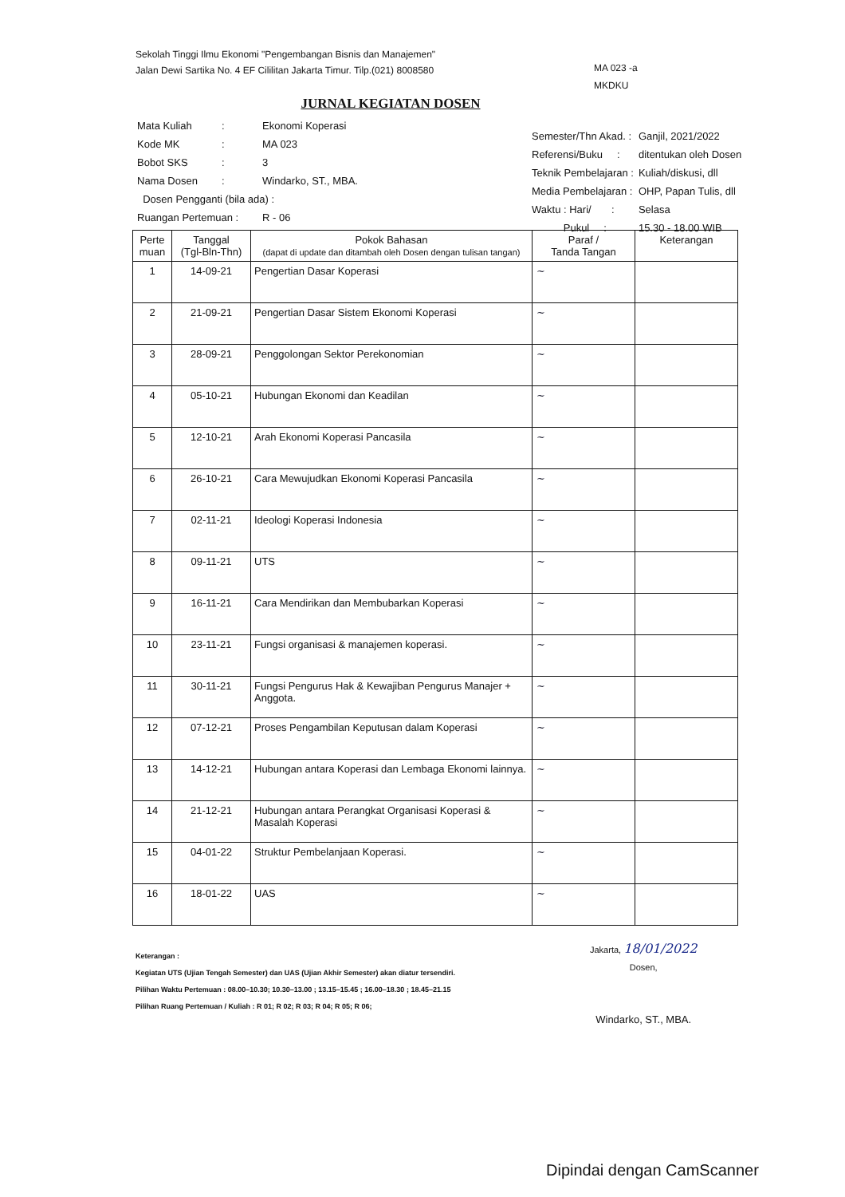Sekolah Tinggi Ilmu Ekonomi "Pengembangan Bisnis dan Manajemen"
Jalan Dewi Sartika No. 4 EF Cililitan Jakarta Timur. Tilp.(021) 8008580
MA 023 -a
MKDKU
JURNAL KEGIATAN DOSEN
| Mata Kuliah | : | Ekonomi Koperasi |
| Kode MK | : | MA 023 |
| Bobot SKS | : | 3 |
| Nama Dosen | : | Windarko, ST., MBA. |
| Dosen Pengganti (bila ada) : | | |
| Ruangan Pertemuan : | | R - 06 |
| Semester/Thn Akad. : | Ganjil, 2021/2022 |
| Referensi/Buku : | ditentukan oleh Dosen |
| Teknik Pembelajaran : | Kuliah/diskusi, dll |
| Media Pembelajaran : | OHP, Papan Tulis, dll |
| Waktu : Hari/ : | Selasa |
| Pukul : | 15.30 - 18.00 WIB |
| Perte muan | Tanggal (Tgl-Bln-Thn) | Pokok Bahasan (dapat di update dan ditambah oleh Dosen dengan tulisan tangan) | Paraf / Tanda Tangan | Keterangan |
| --- | --- | --- | --- | --- |
| 1 | 14-09-21 | Pengertian Dasar Koperasi | ~ | |
| 2 | 21-09-21 | Pengertian Dasar Sistem Ekonomi Koperasi | ~ | |
| 3 | 28-09-21 | Penggolongan Sektor Perekonomian | ~ | |
| 4 | 05-10-21 | Hubungan Ekonomi dan Keadilan | ~ | |
| 5 | 12-10-21 | Arah Ekonomi Koperasi Pancasila | ~ | |
| 6 | 26-10-21 | Cara Mewujudkan Ekonomi Koperasi Pancasila | ~ | |
| 7 | 02-11-21 | Ideologi Koperasi Indonesia | ~ | |
| 8 | 09-11-21 | UTS | ~ | |
| 9 | 16-11-21 | Cara Mendirikan dan Membubarkan Koperasi | ~ | |
| 10 | 23-11-21 | Fungsi organisasi & manajemen koperasi. | ~ | |
| 11 | 30-11-21 | Fungsi Pengurus Hak & Kewajiban Pengurus Manajer + Anggota. | ~ | |
| 12 | 07-12-21 | Proses Pengambilan Keputusan dalam Koperasi | ~ | |
| 13 | 14-12-21 | Hubungan antara Koperasi dan Lembaga Ekonomi lainnya. | ~ | |
| 14 | 21-12-21 | Hubungan antara Perangkat Organisasi Koperasi & Masalah Koperasi | ~ | |
| 15 | 04-01-22 | Struktur Pembelanjaan Koperasi. | ~ | |
| 16 | 18-01-22 | UAS | ~ | |
Keterangan :
Kegiatan UTS (Ujian Tengah Semester) dan UAS (Ujian Akhir Semester) akan diatur tersendiri.
Pilihan Waktu Pertemuan : 08.00–10.30; 10.30–13.00 ; 13.15–15.45 ; 16.00–18.30 ; 18.45–21.15
Pilihan Ruang Pertemuan / Kuliah : R 01; R 02; R 03; R 04; R 05; R 06;
Jakarta, 18/01/2022
Dosen,
Windarko, ST., MBA.
Dipindai dengan CamScanner